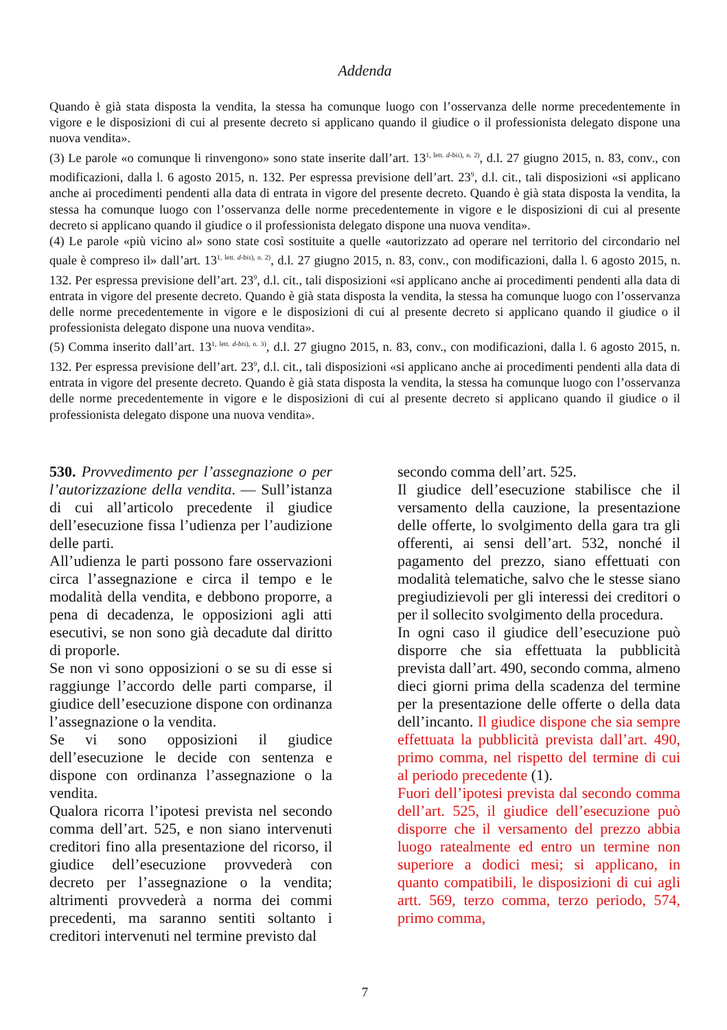Addenda
Quando è già stata disposta la vendita, la stessa ha comunque luogo con l’osservanza delle norme precedentemente in vigore e le disposizioni di cui al presente decreto si applicano quando il giudice o il professionista delegato dispone una nuova vendita».
(3) Le parole «o comunque li rinvengono» sono state inserite dall’art. 13<sup>1, lett. d-bis), n. 2)</sup>, d.l. 27 giugno 2015, n. 83, conv., con modificazioni, dalla l. 6 agosto 2015, n. 132. Per espressa previsione dell’art. 23<sup>9</sup>, d.l. cit., tali disposizioni «si applicano anche ai procedimenti pendenti alla data di entrata in vigore del presente decreto. Quando è già stata disposta la vendita, la stessa ha comunque luogo con l’osservanza delle norme precedentemente in vigore e le disposizioni di cui al presente decreto si applicano quando il giudice o il professionista delegato dispone una nuova vendita».
(4) Le parole «più vicino al» sono state così sostituite a quelle «autorizzato ad operare nel territorio del circondario nel quale è compreso il» dall’art. 13<sup>1, lett. d-bis), n. 2)</sup>, d.l. 27 giugno 2015, n. 83, conv., con modificazioni, dalla l. 6 agosto 2015, n. 132. Per espressa previsione dell’art. 23<sup>9</sup>, d.l. cit., tali disposizioni «si applicano anche ai procedimenti pendenti alla data di entrata in vigore del presente decreto. Quando è già stata disposta la vendita, la stessa ha comunque luogo con l’osservanza delle norme precedentemente in vigore e le disposizioni di cui al presente decreto si applicano quando il giudice o il professionista delegato dispone una nuova vendita».
(5) Comma inserito dall’art. 13<sup>1, lett. d-bis), n. 3)</sup>, d.l. 27 giugno 2015, n. 83, conv., con modificazioni, dalla l. 6 agosto 2015, n. 132. Per espressa previsione dell’art. 23<sup>9</sup>, d.l. cit., tali disposizioni «si applicano anche ai procedimenti pendenti alla data di entrata in vigore del presente decreto. Quando è già stata disposta la vendita, la stessa ha comunque luogo con l’osservanza delle norme precedentemente in vigore e le disposizioni di cui al presente decreto si applicano quando il giudice o il professionista delegato dispone una nuova vendita».
530. Provvedimento per l’assegnazione o per l’autorizzazione della vendita. — Sull’istanza di cui all’articolo precedente il giudice dell’esecuzione fissa l’udienza per l’audizione delle parti.
All’udienza le parti possono fare osservazioni circa l’assegnazione e circa il tempo e le modalità della vendita, e debbono proporre, a pena di decadenza, le opposizioni agli atti esecutivi, se non sono già decadute dal diritto di proporle.
Se non vi sono opposizioni o se su di esse si raggiunge l’accordo delle parti comparse, il giudice dell’esecuzione dispone con ordinanza l’assegnazione o la vendita.
Se vi sono opposizioni il giudice dell’esecuzione le decide con sentenza e dispone con ordinanza l’assegnazione o la vendita.
Qualora ricorra l’ipotesi prevista nel secondo comma dell’art. 525, e non siano intervenuti creditori fino alla presentazione del ricorso, il giudice dell’esecuzione provvederà con decreto per l’assegnazione o la vendita; altrimenti provvederà a norma dei commi precedenti, ma saranno sentiti soltanto i creditori intervenuti nel termine previsto dal
secondo comma dell’art. 525.
Il giudice dell’esecuzione stabilisce che il versamento della cauzione, la presentazione delle offerte, lo svolgimento della gara tra gli offerenti, ai sensi dell’art. 532, nonché il pagamento del prezzo, siano effettuati con modalità telematiche, salvo che le stesse siano pregiudizievoli per gli interessi dei creditori o per il sollecito svolgimento della procedura.
In ogni caso il giudice dell’esecuzione può disporre che sia effettuata la pubblicità prevista dall’art. 490, secondo comma, almeno dieci giorni prima della scadenza del termine per la presentazione delle offerte o della data dell’incanto. Il giudice dispone che sia sempre effettuata la pubblicità prevista dall’art. 490, primo comma, nel rispetto del termine di cui al periodo precedente (1).
Fuori dell’ipotesi prevista dal secondo comma dell’art. 525, il giudice dell’esecuzione può disporre che il versamento del prezzo abbia luogo ratealmente ed entro un termine non superiore a dodici mesi; si applicano, in quanto compatibili, le disposizioni di cui agli artt. 569, terzo comma, terzo periodo, 574, primo comma,
7